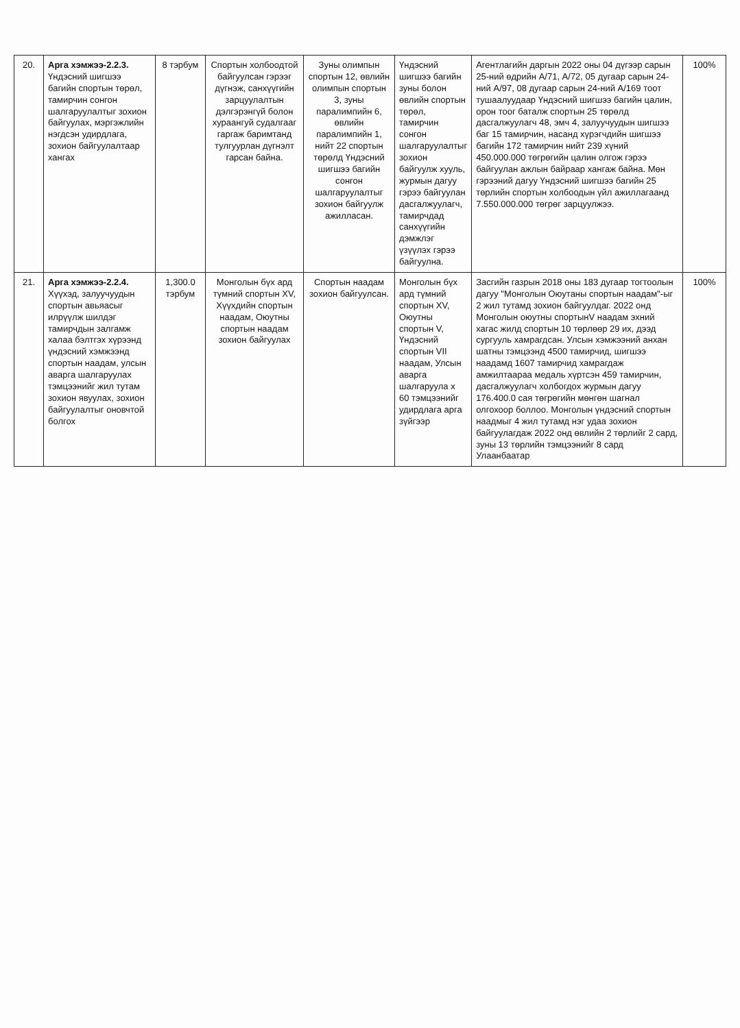| 20. | Арга хэмжээ-2.2.3. Үндэсний шигшээ багийн спортын төрөл, тамирчин сонгон шалгаруулалтыг зохион байгуулах, мэргэжлийн нэгдсэн удирдлага, зохион байгуулалтаар хангах | 8 тэрбум | Спортын холбоодтой байгуулсан гэрээг дүгнэж, санхүүгийн зарцуулалтын дэлгэрэнгүй болон хураангуй судалгааг гаргаж баримтанд тулгуурлан дүгнэлт гарсан байна. | Зуны олимпын спортын 12, өвлийн олимпын спортын 3, зуны паралимпийн 6, өвлийн паралимпийн 1, нийт 22 спортын төрөлд Үндэсний шигшээ багийн сонгон шалгаруулалтыг зохион байгуулж ажилласан. | Үндэсний шигшээ багийн зуны болон өвлийн спортын төрөл, тамирчин сонгон шалгаруулалтыг зохион байгуулж хууль, журмын дагуу гэрээ байгуулан дасгалжуулагч, тамирчдад санхүүгийн дэмжлэг үзүүлэх гэрээ байгуулна. | Агентлагийн даргын 2022 оны 04 дүгээр сарын 25-ний өдрийн А/71, А/72, 05 дугаар сарын 24-ний А/97, 08 дугаар сарын 24-ний А/169 тоот тушаалуудаар Үндэсний шигшээ багийн цалин, орон тоог баталж спортын 25 төрөлд дасгалжуулагч 48, эмч 4, залуучуудын шигшээ баг 15 тамирчин, насанд хүрэгчдийн шигшээ багийн 172 тамирчин нийт 239 хүний 450.000.000 төгрөгийн цалин олгож гэрээ байгуулан ажлын байраар хангаж байна. Мөн гэрээний дагуу Үндэсний шигшээ багийн 25 төрлийн спортын холбоодын үйл ажиллагаанд 7.550.000.000 төгрөг зарцуулжээ. | 100% |
| 21. | Арга хэмжээ-2.2.4. Хүүхэд, залуучуудын спортын авьяасыг илрүүлж шилдэг тамирчдын залгамж халаа бэлтгэх хүрээнд үндэсний хэмжээнд спортын наадам, улсын аварга шалгаруулах тэмцээнийг жил тутам зохион явуулах, зохион байгуулалтыг оновчтой болгох | 1,300.0 тэрбум | Монголын бүх ард түмний спортын XV, Хүүхдийн спортын наадам, Оюутны спортын наадам зохион байгуулах | Спортын наадам зохион байгуулсан. | Монголын бүх ард түмний спортын XV, Оюутны спортын V, Үндэсний спортын VII наадам, Улсын аварга шалгаруула x 60 тэмцээнийг удирдлага арга зүйгээр | Засгийн газрын 2018 оны 183 дугаар тогтоолын дагуу "Монголын Оюутаны спортын наадам"-ыг 2 жил тутамд зохион байгуулдаг. 2022 онд Монголын оюутны спортынV наадам эхний хагас жилд спортын 10 төрлөөр 29 их, дээд сургууль хамрагдсан. Улсын хэмжээний анхан шатны тэмцээнд 4500 тамирчид, шигшээ наадамд 1607 тамирчид хамрагдаж амжилтаараа медаль хүртсэн 459 тамирчин, дасгалжуулагч холбогдох журмын дагуу 176.400.0 сая төгрөгийн мөнгөн шагнал олгохоор боллоо. Монголын үндэсний спортын наадмыг 4 жил тутамд нэг удаа зохион байгуулагдаж 2022 онд өвлийн 2 төрлийг 2 сард, зуны 13 төрлийн тэмцээнийг 8 сард Улаанбаатар | 100% |